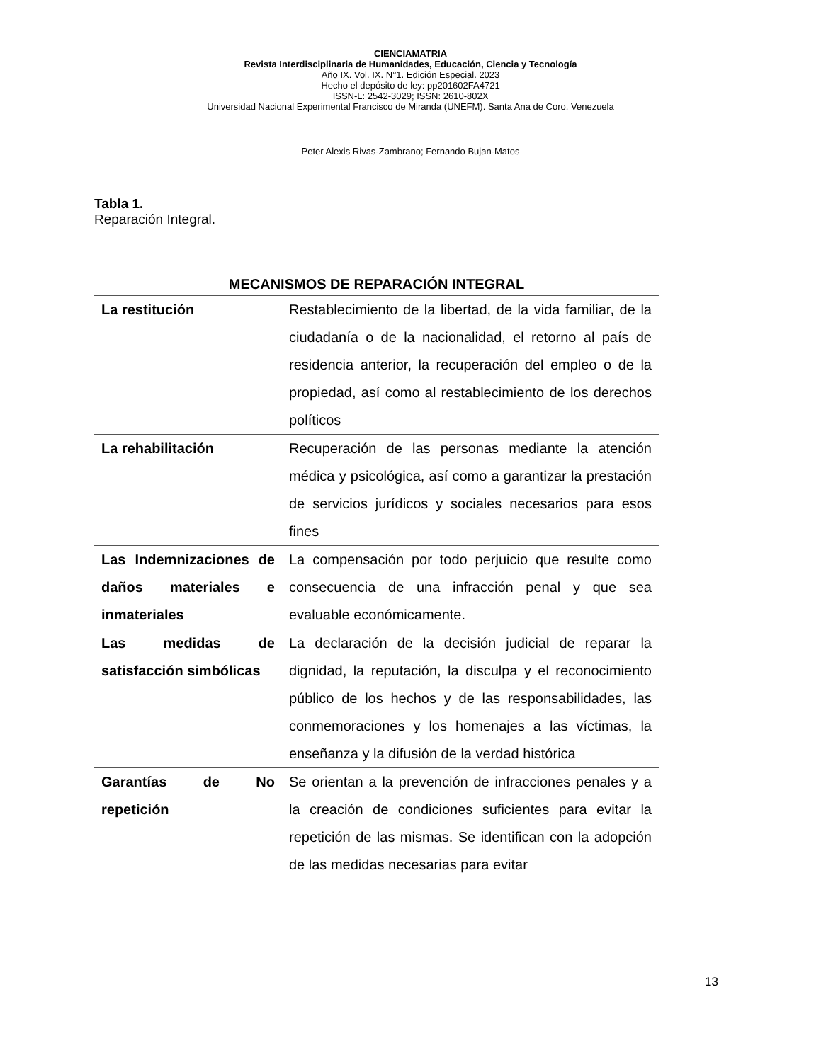CIENCIAMATRIA
Revista Interdisciplinaria de Humanidades, Educación, Ciencia y Tecnología
Año IX. Vol. IX. N°1. Edición Especial. 2023
Hecho el depósito de ley: pp201602FA4721
ISSN-L: 2542-3029; ISSN: 2610-802X
Universidad Nacional Experimental Francisco de Miranda (UNEFM). Santa Ana de Coro. Venezuela
Peter Alexis Rivas-Zambrano; Fernando Bujan-Matos
Tabla 1.
Reparación Integral.
| MECANISMOS DE REPARACIÓN INTEGRAL | |
| --- | --- |
| La restitución | Restablecimiento de la libertad, de la vida familiar, de la ciudadanía o de la nacionalidad, el retorno al país de residencia anterior, la recuperación del empleo o de la propiedad, así como al restablecimiento de los derechos políticos |
| La rehabilitación | Recuperación de las personas mediante la atención médica y psicológica, así como a garantizar la prestación de servicios jurídicos y sociales necesarios para esos fines |
| Las Indemnizaciones de daños materiales e inmateriales | La compensación por todo perjuicio que resulte como consecuencia de una infracción penal y que sea evaluable económicamente. |
| Las medidas de satisfacción simbólicas | La declaración de la decisión judicial de reparar la dignidad, la reputación, la disculpa y el reconocimiento público de los hechos y de las responsabilidades, las conmemoraciones y los homenajes a las víctimas, la enseñanza y la difusión de la verdad histórica |
| Garantías de No repetición | Se orientan a la prevención de infracciones penales y a la creación de condiciones suficientes para evitar la repetición de las mismas. Se identifican con la adopción de las medidas necesarias para evitar |
13